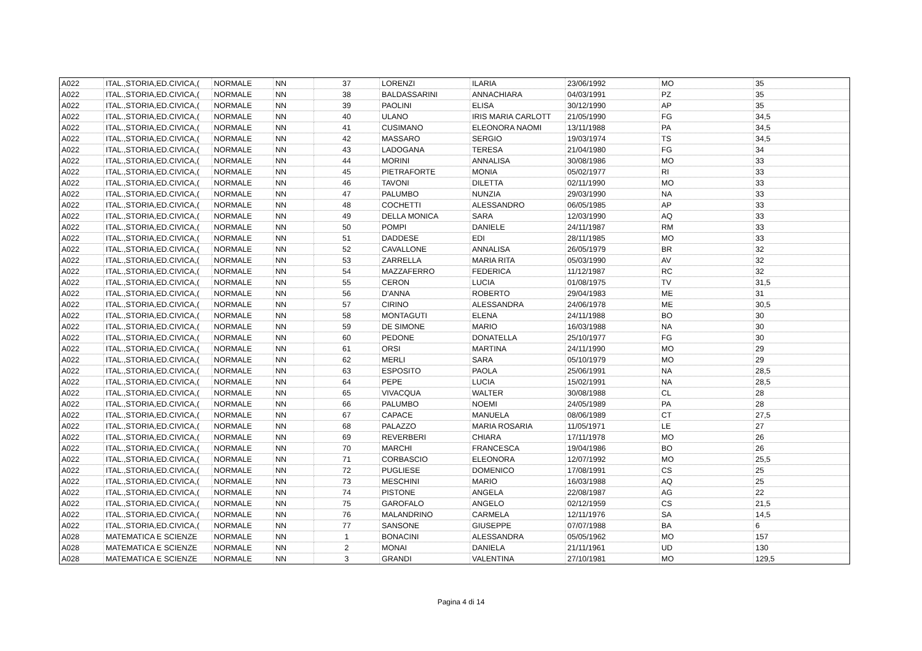| A022 | ITAL.,STORIA,ED.CIVICA,( | NORMALE | NN | 37 | LORENZI | ILARIA | 23/06/1992 | MO | 35 |
| A022 | ITAL.,STORIA,ED.CIVICA,( | NORMALE | NN | 38 | BALDASSARINI | ANNACHIARA | 04/03/1991 | PZ | 35 |
| A022 | ITAL.,STORIA,ED.CIVICA,( | NORMALE | NN | 39 | PAOLINI | ELISA | 30/12/1990 | AP | 35 |
| A022 | ITAL.,STORIA,ED.CIVICA,( | NORMALE | NN | 40 | ULANO | IRIS MARIA CARLOTT | 21/05/1990 | FG | 34,5 |
| A022 | ITAL.,STORIA,ED.CIVICA,( | NORMALE | NN | 41 | CUSIMANO | ELEONORA NAOMI | 13/11/1988 | PA | 34,5 |
| A022 | ITAL.,STORIA,ED.CIVICA,( | NORMALE | NN | 42 | MASSARO | SERGIO | 19/03/1974 | TS | 34,5 |
| A022 | ITAL.,STORIA,ED.CIVICA,( | NORMALE | NN | 43 | LADOGANA | TERESA | 21/04/1980 | FG | 34 |
| A022 | ITAL.,STORIA,ED.CIVICA,( | NORMALE | NN | 44 | MORINI | ANNALISA | 30/08/1986 | MO | 33 |
| A022 | ITAL.,STORIA,ED.CIVICA,( | NORMALE | NN | 45 | PIETRAFORTE | MONIA | 05/02/1977 | RI | 33 |
| A022 | ITAL.,STORIA,ED.CIVICA,( | NORMALE | NN | 46 | TAVONI | DILETTA | 02/11/1990 | MO | 33 |
| A022 | ITAL.,STORIA,ED.CIVICA,( | NORMALE | NN | 47 | PALUMBO | NUNZIA | 29/03/1990 | NA | 33 |
| A022 | ITAL.,STORIA,ED.CIVICA,( | NORMALE | NN | 48 | COCHETTI | ALESSANDRO | 06/05/1985 | AP | 33 |
| A022 | ITAL.,STORIA,ED.CIVICA,( | NORMALE | NN | 49 | DELLA MONICA | SARA | 12/03/1990 | AQ | 33 |
| A022 | ITAL.,STORIA,ED.CIVICA,( | NORMALE | NN | 50 | POMPI | DANIELE | 24/11/1987 | RM | 33 |
| A022 | ITAL.,STORIA,ED.CIVICA,( | NORMALE | NN | 51 | DADDESE | EDI | 28/11/1985 | MO | 33 |
| A022 | ITAL.,STORIA,ED.CIVICA,( | NORMALE | NN | 52 | CAVALLONE | ANNALISA | 26/05/1979 | BR | 32 |
| A022 | ITAL.,STORIA,ED.CIVICA,( | NORMALE | NN | 53 | ZARRELLA | MARIA RITA | 05/03/1990 | AV | 32 |
| A022 | ITAL.,STORIA,ED.CIVICA,( | NORMALE | NN | 54 | MAZZAFERRO | FEDERICA | 11/12/1987 | RC | 32 |
| A022 | ITAL.,STORIA,ED.CIVICA,( | NORMALE | NN | 55 | CERON | LUCIA | 01/08/1975 | TV | 31,5 |
| A022 | ITAL.,STORIA,ED.CIVICA,( | NORMALE | NN | 56 | D'ANNA | ROBERTO | 29/04/1983 | ME | 31 |
| A022 | ITAL.,STORIA,ED.CIVICA,( | NORMALE | NN | 57 | CIRINO | ALESSANDRA | 24/06/1978 | ME | 30,5 |
| A022 | ITAL.,STORIA,ED.CIVICA,( | NORMALE | NN | 58 | MONTAGUTI | ELENA | 24/11/1988 | BO | 30 |
| A022 | ITAL.,STORIA,ED.CIVICA,( | NORMALE | NN | 59 | DE SIMONE | MARIO | 16/03/1988 | NA | 30 |
| A022 | ITAL.,STORIA,ED.CIVICA,( | NORMALE | NN | 60 | PEDONE | DONATELLA | 25/10/1977 | FG | 30 |
| A022 | ITAL.,STORIA,ED.CIVICA,( | NORMALE | NN | 61 | ORSI | MARTINA | 24/11/1990 | MO | 29 |
| A022 | ITAL.,STORIA,ED.CIVICA,( | NORMALE | NN | 62 | MERLI | SARA | 05/10/1979 | MO | 29 |
| A022 | ITAL.,STORIA,ED.CIVICA,( | NORMALE | NN | 63 | ESPOSITO | PAOLA | 25/06/1991 | NA | 28,5 |
| A022 | ITAL.,STORIA,ED.CIVICA,( | NORMALE | NN | 64 | PEPE | LUCIA | 15/02/1991 | NA | 28,5 |
| A022 | ITAL.,STORIA,ED.CIVICA,( | NORMALE | NN | 65 | VIVACQUA | WALTER | 30/08/1988 | CL | 28 |
| A022 | ITAL.,STORIA,ED.CIVICA,( | NORMALE | NN | 66 | PALUMBO | NOEMI | 24/05/1989 | PA | 28 |
| A022 | ITAL.,STORIA,ED.CIVICA,( | NORMALE | NN | 67 | CAPACE | MANUELA | 08/06/1989 | CT | 27,5 |
| A022 | ITAL.,STORIA,ED.CIVICA,( | NORMALE | NN | 68 | PALAZZO | MARIA ROSARIA | 11/05/1971 | LE | 27 |
| A022 | ITAL.,STORIA,ED.CIVICA,( | NORMALE | NN | 69 | REVERBERI | CHIARA | 17/11/1978 | MO | 26 |
| A022 | ITAL.,STORIA,ED.CIVICA,( | NORMALE | NN | 70 | MARCHI | FRANCESCA | 19/04/1986 | BO | 26 |
| A022 | ITAL.,STORIA,ED.CIVICA,( | NORMALE | NN | 71 | CORBASCIO | ELEONORA | 12/07/1992 | MO | 25,5 |
| A022 | ITAL.,STORIA,ED.CIVICA,( | NORMALE | NN | 72 | PUGLIESE | DOMENICO | 17/08/1991 | CS | 25 |
| A022 | ITAL.,STORIA,ED.CIVICA,( | NORMALE | NN | 73 | MESCHINI | MARIO | 16/03/1988 | AQ | 25 |
| A022 | ITAL.,STORIA,ED.CIVICA,( | NORMALE | NN | 74 | PISTONE | ANGELA | 22/08/1987 | AG | 22 |
| A022 | ITAL.,STORIA,ED.CIVICA,( | NORMALE | NN | 75 | GAROFALO | ANGELO | 02/12/1959 | CS | 21,5 |
| A022 | ITAL.,STORIA,ED.CIVICA,( | NORMALE | NN | 76 | MALANDRINO | CARMELA | 12/11/1976 | SA | 14,5 |
| A022 | ITAL.,STORIA,ED.CIVICA,( | NORMALE | NN | 77 | SANSONE | GIUSEPPE | 07/07/1988 | BA | 6 |
| A028 | MATEMATICA E SCIENZE | NORMALE | NN | 1 | BONACINI | ALESSANDRA | 05/05/1962 | MO | 157 |
| A028 | MATEMATICA E SCIENZE | NORMALE | NN | 2 | MONAI | DANIELA | 21/11/1961 | UD | 130 |
| A028 | MATEMATICA E SCIENZE | NORMALE | NN | 3 | GRANDI | VALENTINA | 27/10/1981 | MO | 129,5 |
Pagina 4 di 14